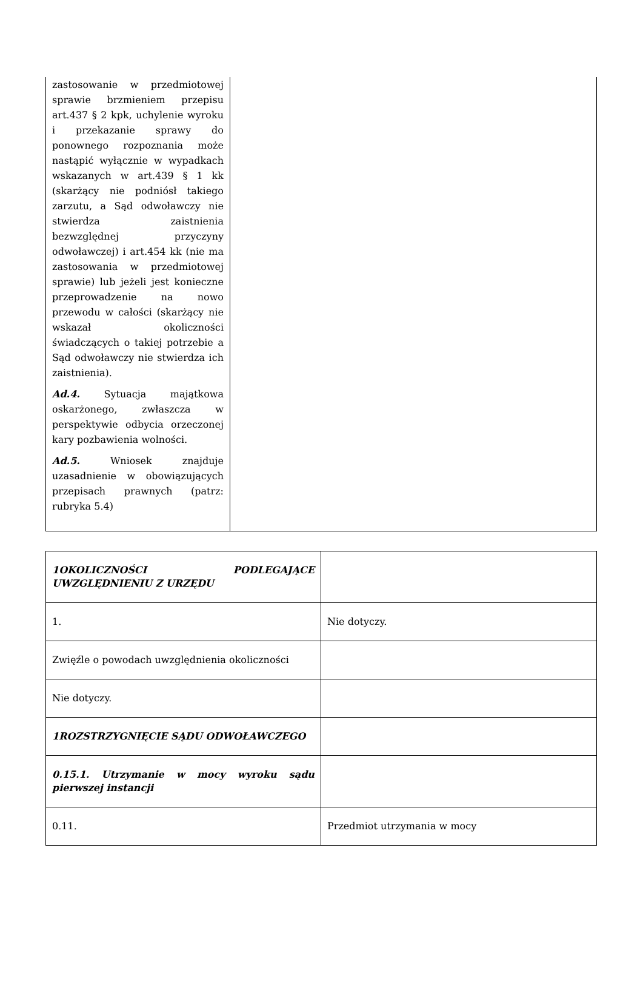| zastosowanie w przedmiotowej sprawie brzmieniem przepisu art.437 § 2 kpk, uchylenie wyroku i przekazanie sprawy do ponownego rozpoznania może nastąpić wyłącznie w wypadkach wskazanych w art.439 § 1 kk (skarżący nie podniósł takiego zarzutu, a Sąd odwoławczy nie stwierdza zaistnienia bezwzględnej przyczyny odwoławczej) i art.454 kk (nie ma zastosowania w przedmiotowej sprawie) lub jeżeli jest konieczne przeprowadzenie na nowo przewodu w całości (skarżący nie wskazał okoliczności świadczących o takiej potrzebie a Sąd odwoławczy nie stwierdza ich zaistnienia). Ad.4. Sytuacja majątkowa oskarżonego, zwłaszcza w perspektywie odbycia orzeczonej kary pozbawienia wolności. Ad.5. Wniosek znajduje uzasadnienie w obowiązujących przepisach prawnych (patrz: rubryka 5.4) | |
| 1OKOLICZNOŚCI PODLEGAJĄCE UWZGLĘDNIENIU Z URZĘDU | |
| 1. | Nie dotyczy. |
| Zwięźle o powodach uwzględnienia okoliczności | |
| Nie dotyczy. | |
| 1ROZSTRZYGNIĘCIE SĄDU ODWOŁAWCZEGO | |
| 0.15.1. Utrzymanie w mocy wyroku sądu pierwszej instancji | |
| 0.11. | Przedmiot utrzymania w mocy |